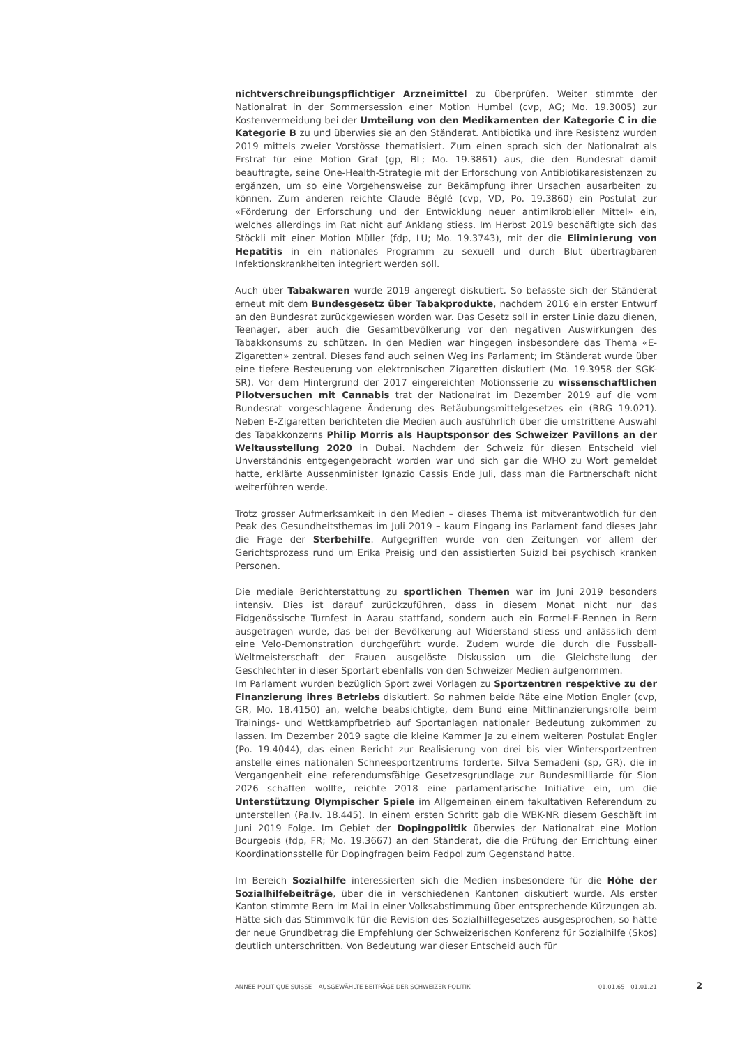nichtverschreibungspflichtiger Arzneimittel zu überprüfen. Weiter stimmte der Nationalrat in der Sommersession einer Motion Humbel (cvp, AG; Mo. 19.3005) zur Kostenvermeidung bei der Umteilung von den Medikamenten der Kategorie C in die Kategorie B zu und überwies sie an den Ständerat. Antibiotika und ihre Resistenz wurden 2019 mittels zweier Vorstösse thematisiert. Zum einen sprach sich der Nationalrat als Erstrat für eine Motion Graf (gp, BL; Mo. 19.3861) aus, die den Bundesrat damit beauftragte, seine One-Health-Strategie mit der Erforschung von Antibiotikaresistenzen zu ergänzen, um so eine Vorgehensweise zur Bekämpfung ihrer Ursachen ausarbeiten zu können. Zum anderen reichte Claude Béglé (cvp, VD, Po. 19.3860) ein Postulat zur «Förderung der Erforschung und der Entwicklung neuer antimikrobieller Mittel» ein, welches allerdings im Rat nicht auf Anklang stiess. Im Herbst 2019 beschäftigte sich das Stöckli mit einer Motion Müller (fdp, LU; Mo. 19.3743), mit der die Eliminierung von Hepatitis in ein nationales Programm zu sexuell und durch Blut übertragbaren Infektionskrankheiten integriert werden soll.
Auch über Tabakwaren wurde 2019 angeregt diskutiert. So befasste sich der Ständerat erneut mit dem Bundesgesetz über Tabakprodukte, nachdem 2016 ein erster Entwurf an den Bundesrat zurückgewiesen worden war. Das Gesetz soll in erster Linie dazu dienen, Teenager, aber auch die Gesamtbevölkerung vor den negativen Auswirkungen des Tabakkonsums zu schützen. In den Medien war hingegen insbesondere das Thema «E-Zigaretten» zentral. Dieses fand auch seinen Weg ins Parlament; im Ständerat wurde über eine tiefere Besteuerung von elektronischen Zigaretten diskutiert (Mo. 19.3958 der SGK-SR). Vor dem Hintergrund der 2017 eingereichten Motionsserie zu wissenschaftlichen Pilotversuchen mit Cannabis trat der Nationalrat im Dezember 2019 auf die vom Bundesrat vorgeschlagene Änderung des Betäubungsmittelgesetzes ein (BRG 19.021). Neben E-Zigaretten berichteten die Medien auch ausführlich über die umstrittene Auswahl des Tabakkonzerns Philip Morris als Hauptsponsor des Schweizer Pavillons an der Weltausstellung 2020 in Dubai. Nachdem der Schweiz für diesen Entscheid viel Unverständnis entgegengebracht worden war und sich gar die WHO zu Wort gemeldet hatte, erklärte Aussenminister Ignazio Cassis Ende Juli, dass man die Partnerschaft nicht weiterführen werde.
Trotz grosser Aufmerksamkeit in den Medien – dieses Thema ist mitverantwotlich für den Peak des Gesundheitsthemas im Juli 2019 – kaum Eingang ins Parlament fand dieses Jahr die Frage der Sterbehilfe. Aufgegriffen wurde von den Zeitungen vor allem der Gerichtsprozess rund um Erika Preisig und den assistierten Suizid bei psychisch kranken Personen.
Die mediale Berichterstattung zu sportlichen Themen war im Juni 2019 besonders intensiv. Dies ist darauf zurückzuführen, dass in diesem Monat nicht nur das Eidgenössische Turnfest in Aarau stattfand, sondern auch ein Formel-E-Rennen in Bern ausgetragen wurde, das bei der Bevölkerung auf Widerstand stiess und anlässlich dem eine Velo-Demonstration durchgeführt wurde. Zudem wurde die durch die Fussball-Weltmeisterschaft der Frauen ausgelöste Diskussion um die Gleichstellung der Geschlechter in dieser Sportart ebenfalls von den Schweizer Medien aufgenommen.
Im Parlament wurden bezüglich Sport zwei Vorlagen zu Sportzentren respektive zu der Finanzierung ihres Betriebs diskutiert. So nahmen beide Räte eine Motion Engler (cvp, GR, Mo. 18.4150) an, welche beabsichtigte, dem Bund eine Mitfinanzierungsrolle beim Trainings- und Wettkampfbetrieb auf Sportanlagen nationaler Bedeutung zukommen zu lassen. Im Dezember 2019 sagte die kleine Kammer Ja zu einem weiteren Postulat Engler (Po. 19.4044), das einen Bericht zur Realisierung von drei bis vier Wintersportzentren anstelle eines nationalen Schneesportzentrums forderte. Silva Semadeni (sp, GR), die in Vergangenheit eine referendumsfähige Gesetzesgrundlage zur Bundesmilliarde für Sion 2026 schaffen wollte, reichte 2018 eine parlamentarische Initiative ein, um die Unterstützung Olympischer Spiele im Allgemeinen einem fakultativen Referendum zu unterstellen (Pa.Iv. 18.445). In einem ersten Schritt gab die WBK-NR diesem Geschäft im Juni 2019 Folge. Im Gebiet der Dopingpolitik überwies der Nationalrat eine Motion Bourgeois (fdp, FR; Mo. 19.3667) an den Ständerat, die die Prüfung der Errichtung einer Koordinationsstelle für Dopingfragen beim Fedpol zum Gegenstand hatte.
Im Bereich Sozialhilfe interessierten sich die Medien insbesondere für die Höhe der Sozialhilfebeiträge, über die in verschiedenen Kantonen diskutiert wurde. Als erster Kanton stimmte Bern im Mai in einer Volksabstimmung über entsprechende Kürzungen ab. Hätte sich das Stimmvolk für die Revision des Sozialhilfegesetzes ausgesprochen, so hätte der neue Grundbetrag die Empfehlung der Schweizerischen Konferenz für Sozialhilfe (Skos) deutlich unterschritten. Von Bedeutung war dieser Entscheid auch für
ANNÉE POLITIQUE SUISSE – AUSGEWÄHLTE BEITRÄGE DER SCHWEIZER POLITIK 01.01.65 - 01.01.21
2